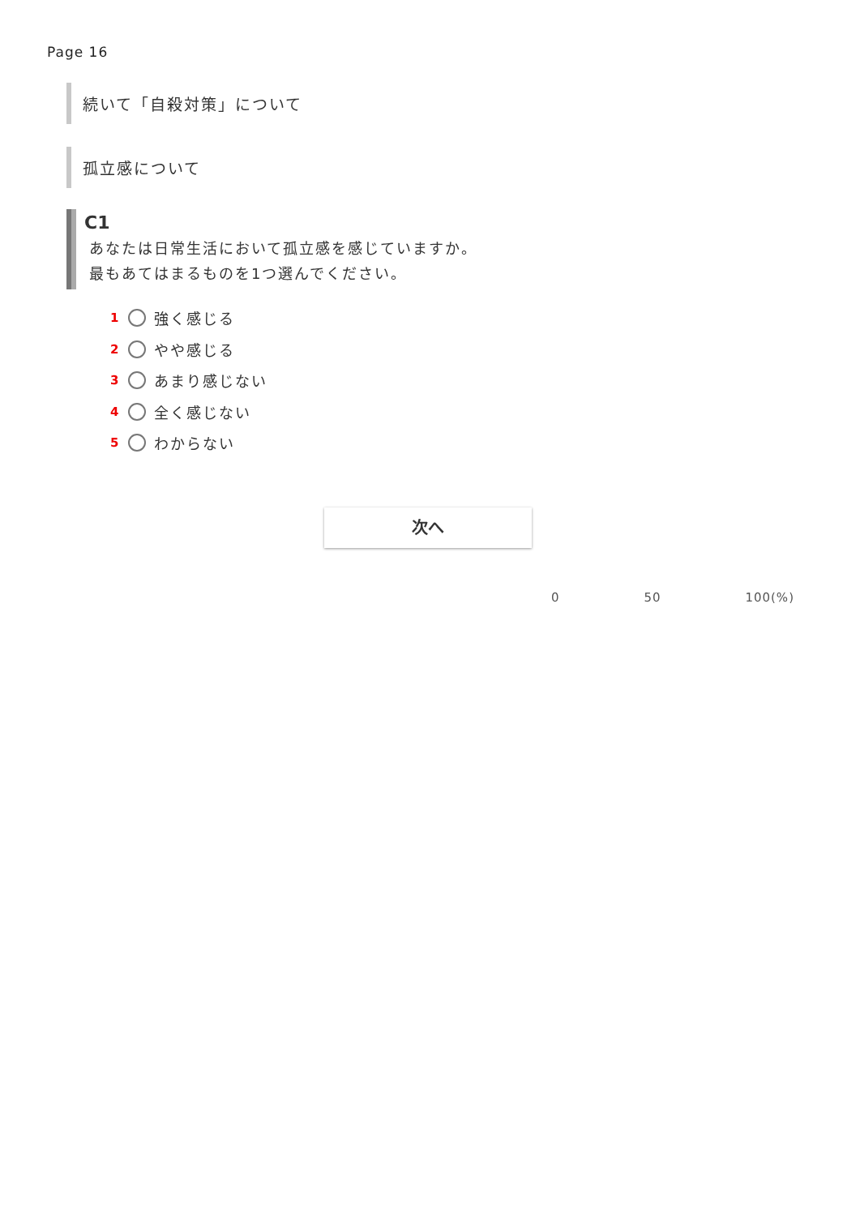Page 16
続いて「自殺対策」について
孤立感について
C1
あなたは日常生活において孤立感を感じていますか。
最もあてはまるものを1つ選んでください。
1 強く感じる
2 やや感じる
3 あまり感じない
4 全く感じない
5 わからない
次へ
0 50 100(%)